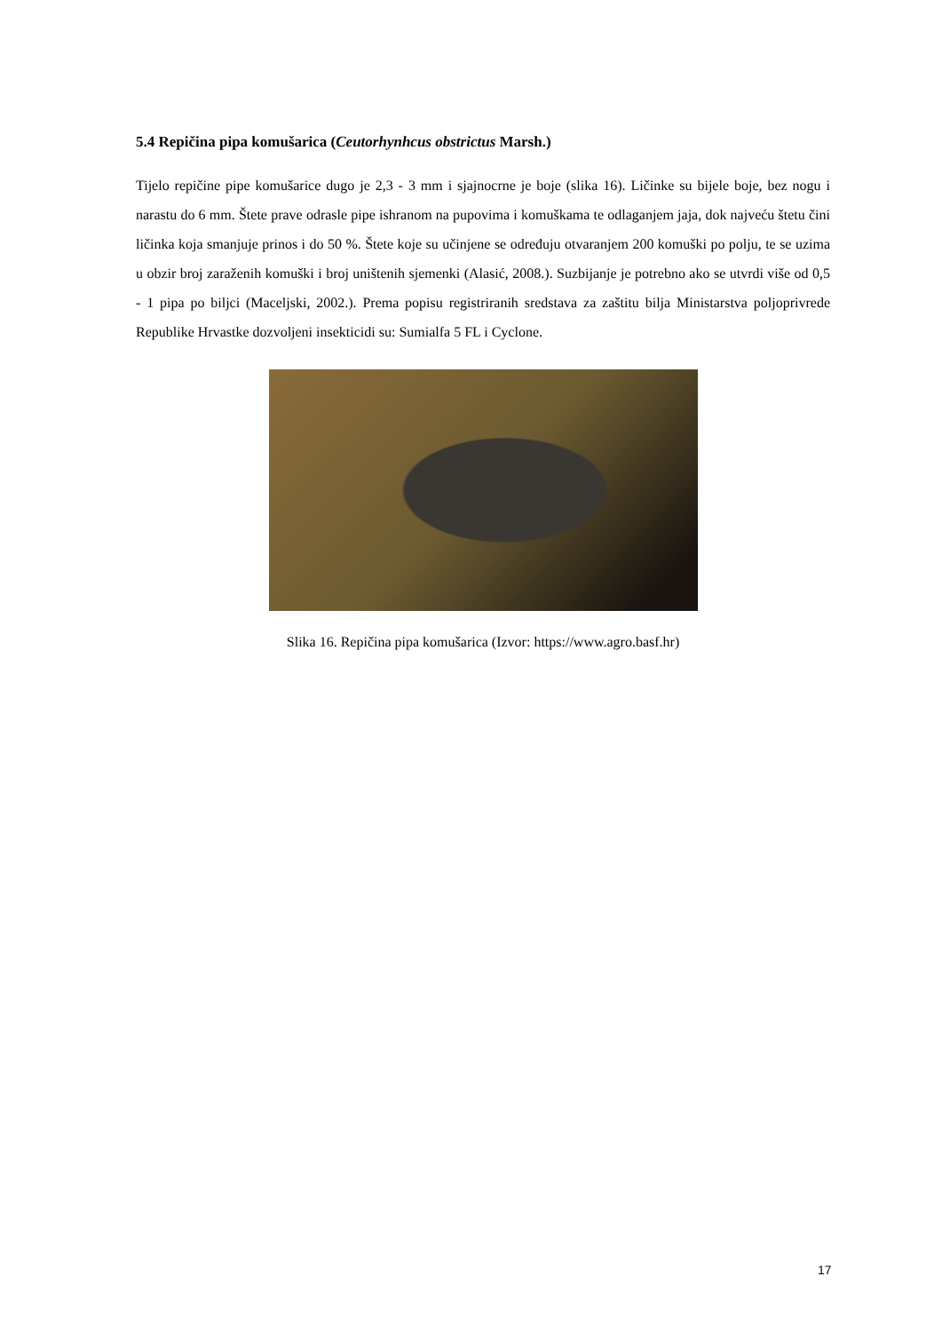5.4 Repičina pipa komušarica (Ceutorhynhcus obstrictus Marsh.)
Tijelo repičine pipe komušarice dugo je 2,3 - 3 mm i sjajnocrne je boje (slika 16). Ličinke su bijele boje, bez nogu i narastu do 6 mm. Štete prave odrasle pipe ishranom na pupovima i komuškama te odlaganjem jaja, dok najveću štetu čini ličinka koja smanjuje prinos i do 50 %. Štete koje su učinjene se određuju otvaranjem 200 komuški po polju, te se uzima u obzir broj zaraženih komuški i broj uništenih sjemenki (Alasić, 2008.). Suzbijanje je potrebno ako se utvrdi više od 0,5 - 1 pipa po biljci (Maceljski, 2002.). Prema popisu registriranih sredstava za zaštitu bilja Ministarstva poljoprivrede Republike Hrvastke dozvoljeni insekticidi su: Sumialfa 5 FL i Cyclone.
Slika 16. Repičina pipa komušarica (Izvor: https://www.agro.basf.hr)
17